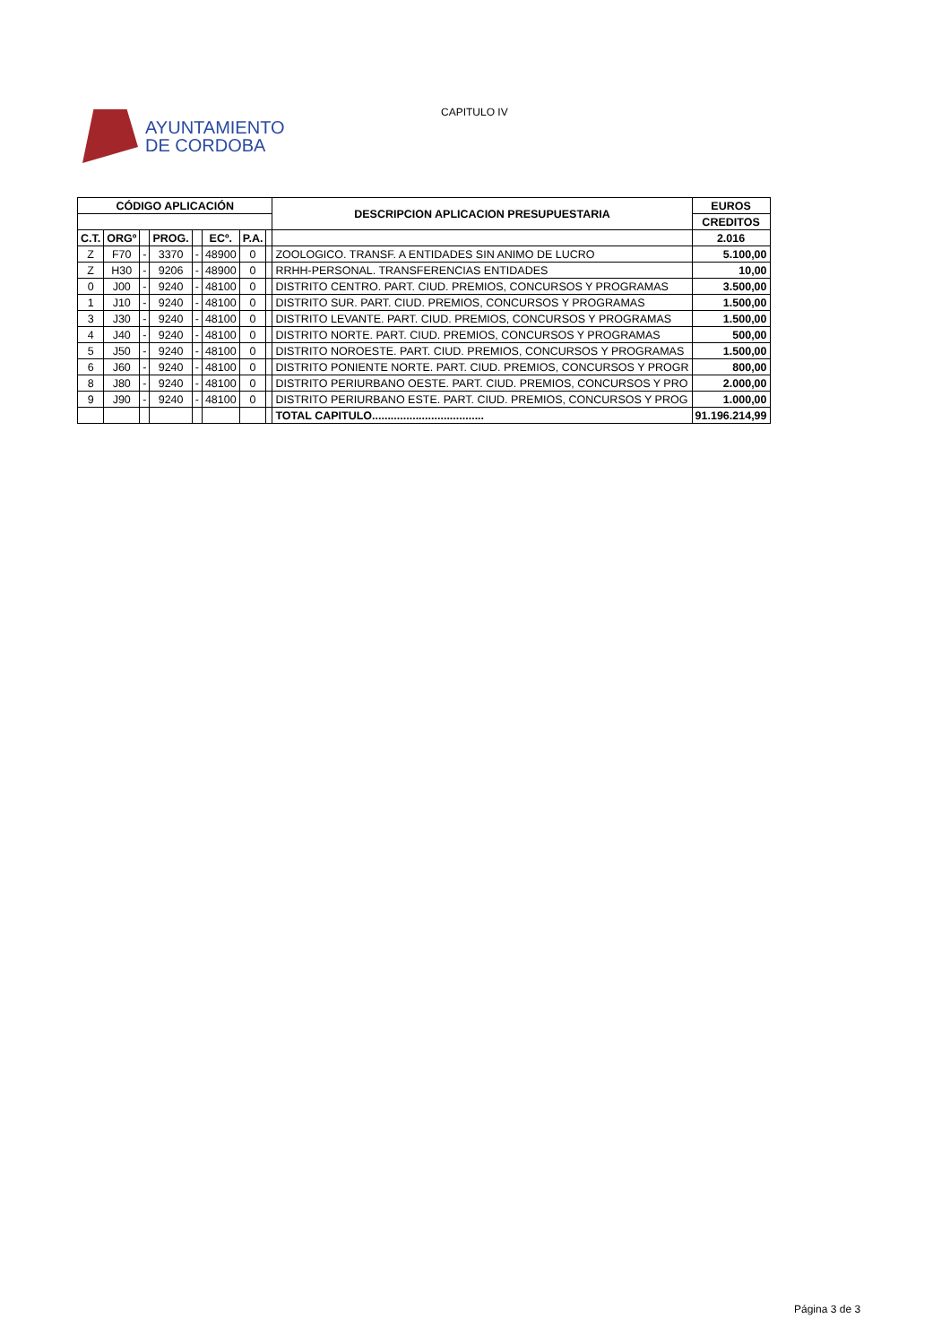AYUNTAMIENTO
DE CORDOBA
CAPITULO IV
| CÓDIGO APLICACIÓN | | | | | | | | DESCRIPCION APLICACION PRESUPUESTARIA | EUROS |
| --- | --- | --- | --- | --- | --- | --- | --- | --- | --- |
| | | | | | | | | | CREDITOS |
| C.T. | ORGº | | PROG. | | ECº. | P.A. | | | 2.016 |
| Z | F70 | - | 3370 | - | 48900 | 0 | | ZOOLOGICO. TRANSF. A ENTIDADES SIN ANIMO DE LUCRO | 5.100,00 |
| Z | H30 | - | 9206 | - | 48900 | 0 | | RRHH-PERSONAL. TRANSFERENCIAS ENTIDADES | 10,00 |
| 0 | J00 | - | 9240 | - | 48100 | 0 | | DISTRITO CENTRO. PART. CIUD. PREMIOS, CONCURSOS Y PROGRAMAS | 3.500,00 |
| 1 | J10 | - | 9240 | - | 48100 | 0 | | DISTRITO SUR. PART. CIUD. PREMIOS, CONCURSOS Y PROGRAMAS | 1.500,00 |
| 3 | J30 | - | 9240 | - | 48100 | 0 | | DISTRITO LEVANTE. PART. CIUD. PREMIOS, CONCURSOS Y PROGRAMAS | 1.500,00 |
| 4 | J40 | - | 9240 | - | 48100 | 0 | | DISTRITO NORTE. PART. CIUD. PREMIOS, CONCURSOS Y PROGRAMAS | 500,00 |
| 5 | J50 | - | 9240 | - | 48100 | 0 | | DISTRITO NOROESTE. PART. CIUD. PREMIOS, CONCURSOS Y PROGRAMAS | 1.500,00 |
| 6 | J60 | - | 9240 | - | 48100 | 0 | | DISTRITO PONIENTE NORTE. PART. CIUD. PREMIOS, CONCURSOS Y PROGR | 800,00 |
| 8 | J80 | - | 9240 | - | 48100 | 0 | | DISTRITO PERIURBANO OESTE. PART. CIUD. PREMIOS, CONCURSOS Y PRO | 2.000,00 |
| 9 | J90 | - | 9240 | - | 48100 | 0 | | DISTRITO PERIURBANO ESTE. PART. CIUD. PREMIOS, CONCURSOS Y PROG | 1.000,00 |
| | | | | | | | | TOTAL CAPITULO.................................... | 91.196.214,99 |
Página 3 de 3